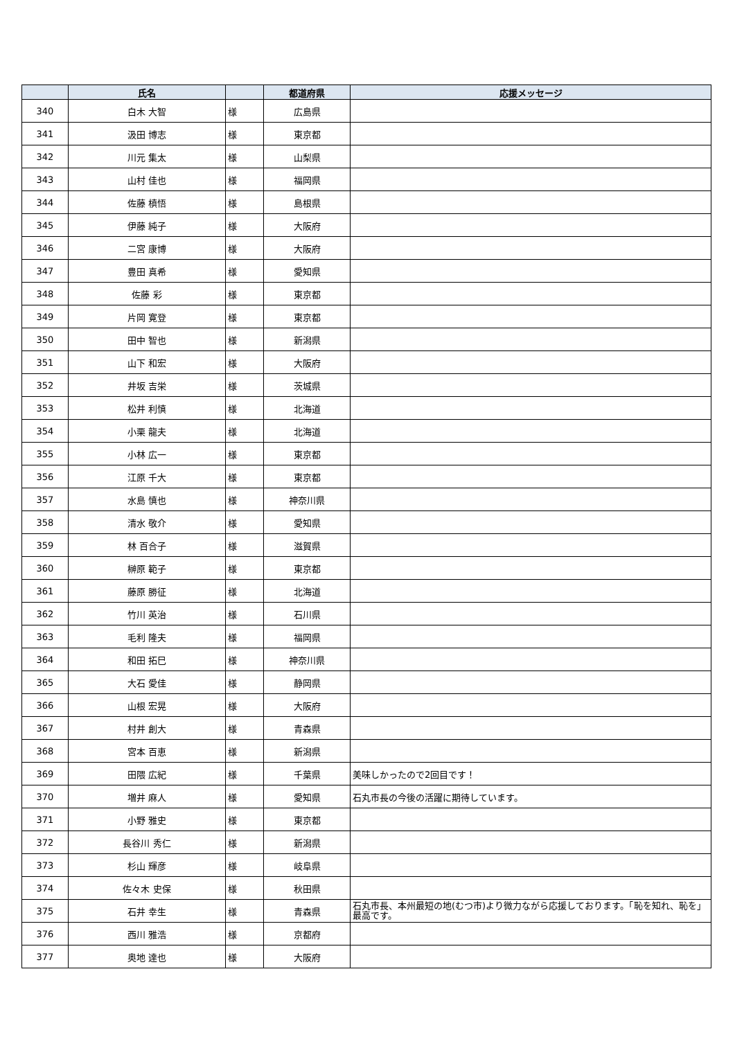| | 氏名 | | 都道府県 | 応援メッセージ |
| --- | --- | --- | --- | --- |
| 340 | 白木 大智 | 様 | 広島県 | |
| 341 | 汲田 博志 | 様 | 東京都 | |
| 342 | 川元 集太 | 様 | 山梨県 | |
| 343 | 山村 佳也 | 様 | 福岡県 | |
| 344 | 佐藤 槙悟 | 様 | 島根県 | |
| 345 | 伊藤 純子 | 様 | 大阪府 | |
| 346 | 二宮 康博 | 様 | 大阪府 | |
| 347 | 豊田 真希 | 様 | 愛知県 | |
| 348 | 佐藤 彩 | 様 | 東京都 | |
| 349 | 片岡 寛登 | 様 | 東京都 | |
| 350 | 田中 智也 | 様 | 新潟県 | |
| 351 | 山下 和宏 | 様 | 大阪府 | |
| 352 | 井坂 吉栄 | 様 | 茨城県 | |
| 353 | 松井 利慎 | 様 | 北海道 | |
| 354 | 小栗 龍夫 | 様 | 北海道 | |
| 355 | 小林 広一 | 様 | 東京都 | |
| 356 | 江原 千大 | 様 | 東京都 | |
| 357 | 水島 慎也 | 様 | 神奈川県 | |
| 358 | 清水 敬介 | 様 | 愛知県 | |
| 359 | 林 百合子 | 様 | 滋賀県 | |
| 360 | 榊原 範子 | 様 | 東京都 | |
| 361 | 藤原 勝征 | 様 | 北海道 | |
| 362 | 竹川 英治 | 様 | 石川県 | |
| 363 | 毛利 隆夫 | 様 | 福岡県 | |
| 364 | 和田 拓巳 | 様 | 神奈川県 | |
| 365 | 大石 愛佳 | 様 | 静岡県 | |
| 366 | 山根 宏晃 | 様 | 大阪府 | |
| 367 | 村井 創大 | 様 | 青森県 | |
| 368 | 宮本 百恵 | 様 | 新潟県 | |
| 369 | 田隈 広紀 | 様 | 千葉県 | 美味しかったので2回目です！ |
| 370 | 増井 麻人 | 様 | 愛知県 | 石丸市長の今後の活躍に期待しています。 |
| 371 | 小野 雅史 | 様 | 東京都 | |
| 372 | 長谷川 秀仁 | 様 | 新潟県 | |
| 373 | 杉山 輝彦 | 様 | 岐阜県 | |
| 374 | 佐々木 史保 | 様 | 秋田県 | |
| 375 | 石井 幸生 | 様 | 青森県 | 石丸市長、本州最短の地(むつ市)より微力ながら応援しております。「恥を知れ、恥を」最高です。 |
| 376 | 西川 雅浩 | 様 | 京都府 | |
| 377 | 奥地 達也 | 様 | 大阪府 | |